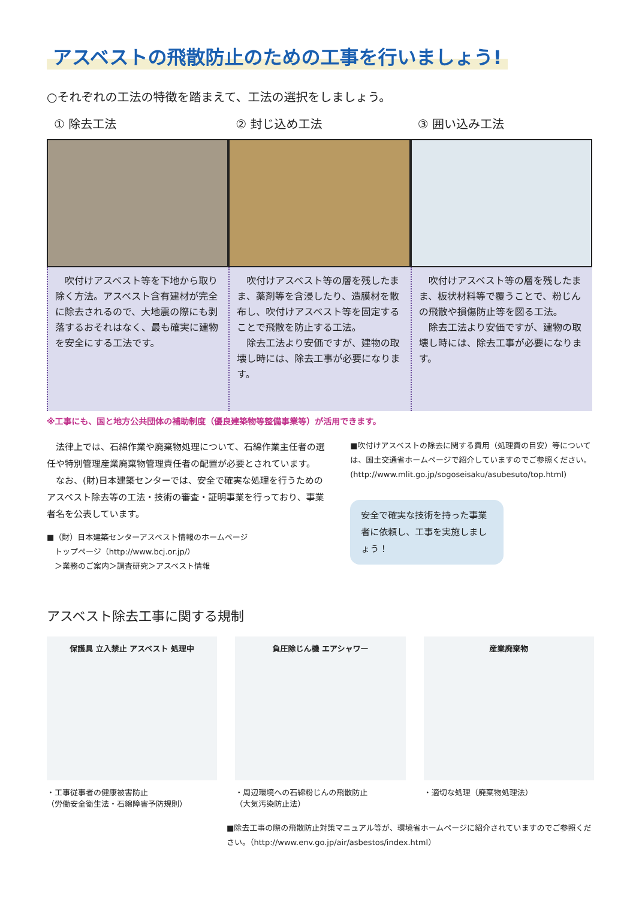アスベストの飛散防止のための工事を行いましょう!
○それぞれの工法の特徴を踏まえて、工法の選択をしましょう。
① 除去工法
　吹付けアスベスト等を下地から取り除く方法。アスベスト含有建材が完全に除去されるので、大地震の際にも剥落するおそれはなく、最も確実に建物を安全にする工法です。
② 封じ込め工法
　吹付けアスベスト等の層を残したまま、薬剤等を含浸したり、造膜材を散布し、吹付けアスベスト等を固定することで飛散を防止する工法。
　除去工法より安価ですが、建物の取壊し時には、除去工事が必要になります。
③ 囲い込み工法
　吹付けアスベスト等の層を残したまま、板状材料等で覆うことで、粉じんの飛散や損傷防止等を図る工法。
　除去工法より安価ですが、建物の取壊し時には、除去工事が必要になります。
※工事にも、国と地方公共団体の補助制度（優良建築物等整備事業等）が活用できます。
　法律上では、石綿作業や廃棄物処理について、石綿作業主任者の選任や特別管理産業廃棄物管理責任者の配置が必要とされています。
　なお、(財)日本建築センターでは、安全で確実な処理を行うためのアスベスト除去等の工法・技術の審査・証明事業を行っており、事業者名を公表しています。
■（財）日本建築センターアスベスト情報のホームページ
　トップページ（http://www.bcj.or.jp/）
　＞業務のご案内＞調査研究＞アスベスト情報
■吹付けアスベストの除去に関する費用（処理費の目安）等については、国土交通省ホームページで紹介していますのでご参照ください。
(http://www.mlit.go.jp/sogoseisaku/asubesuto/top.html)
安全で確実な技術を持った事業者に依頼し、工事を実施しましょう！
アスベスト除去工事に関する規制
保護具 立入禁止 アスベスト 処理中
・工事従事者の健康被害防止
（労働安全衛生法・石綿障害予防規則）
負圧除じん機 エアシャワー
・周辺環境への石綿粉じんの飛散防止
（大気汚染防止法）
産業廃棄物
・適切な処理（廃棄物処理法）
■除去工事の際の飛散防止対策マニュアル等が、環境省ホームページに紹介されていますのでご参照ください。（http://www.env.go.jp/air/asbestos/index.html）